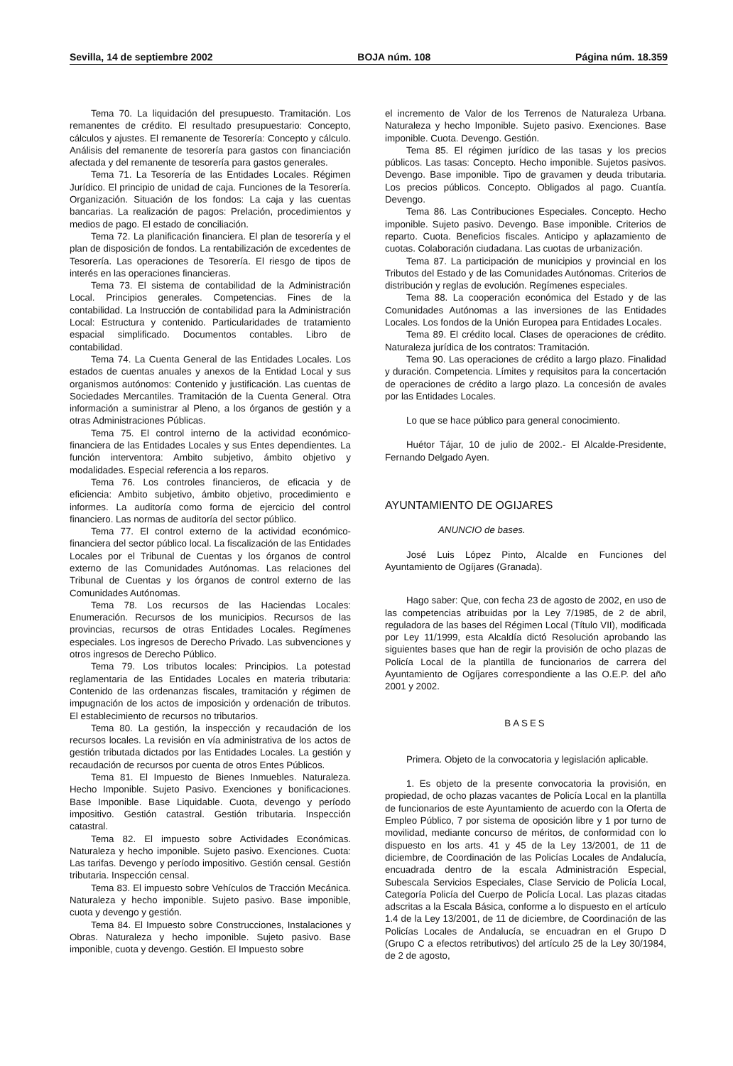Sevilla, 14 de septiembre 2002 BOJA núm. 108 Página núm. 18.359
Tema 70. La liquidación del presupuesto. Tramitación. Los remanentes de crédito. El resultado presupuestario: Concepto, cálculos y ajustes. El remanente de Tesorería: Concepto y cálculo. Análisis del remanente de tesorería para gastos con financiación afectada y del remanente de tesorería para gastos generales.
Tema 71. La Tesorería de las Entidades Locales. Régimen Jurídico. El principio de unidad de caja. Funciones de la Tesorería. Organización. Situación de los fondos: La caja y las cuentas bancarias. La realización de pagos: Prelación, procedimientos y medios de pago. El estado de conciliación.
Tema 72. La planificación financiera. El plan de tesorería y el plan de disposición de fondos. La rentabilización de excedentes de Tesorería. Las operaciones de Tesorería. El riesgo de tipos de interés en las operaciones financieras.
Tema 73. El sistema de contabilidad de la Administración Local. Principios generales. Competencias. Fines de la contabilidad. La Instrucción de contabilidad para la Administración Local: Estructura y contenido. Particularidades de tratamiento espacial simplificado. Documentos contables. Libro de contabilidad.
Tema 74. La Cuenta General de las Entidades Locales. Los estados de cuentas anuales y anexos de la Entidad Local y sus organismos autónomos: Contenido y justificación. Las cuentas de Sociedades Mercantiles. Tramitación de la Cuenta General. Otra información a suministrar al Pleno, a los órganos de gestión y a otras Administraciones Públicas.
Tema 75. El control interno de la actividad económico-financiera de las Entidades Locales y sus Entes dependientes. La función interventora: Ambito subjetivo, ámbito objetivo y modalidades. Especial referencia a los reparos.
Tema 76. Los controles financieros, de eficacia y de eficiencia: Ambito subjetivo, ámbito objetivo, procedimiento e informes. La auditoría como forma de ejercicio del control financiero. Las normas de auditoría del sector público.
Tema 77. El control externo de la actividad económico-financiera del sector público local. La fiscalización de las Entidades Locales por el Tribunal de Cuentas y los órganos de control externo de las Comunidades Autónomas. Las relaciones del Tribunal de Cuentas y los órganos de control externo de las Comunidades Autónomas.
Tema 78. Los recursos de las Haciendas Locales: Enumeración. Recursos de los municipios. Recursos de las provincias, recursos de otras Entidades Locales. Regímenes especiales. Los ingresos de Derecho Privado. Las subvenciones y otros ingresos de Derecho Público.
Tema 79. Los tributos locales: Principios. La potestad reglamentaria de las Entidades Locales en materia tributaria: Contenido de las ordenanzas fiscales, tramitación y régimen de impugnación de los actos de imposición y ordenación de tributos. El establecimiento de recursos no tributarios.
Tema 80. La gestión, la inspección y recaudación de los recursos locales. La revisión en vía administrativa de los actos de gestión tributada dictados por las Entidades Locales. La gestión y recaudación de recursos por cuenta de otros Entes Públicos.
Tema 81. El Impuesto de Bienes Inmuebles. Naturaleza. Hecho Imponible. Sujeto Pasivo. Exenciones y bonificaciones. Base Imponible. Base Liquidable. Cuota, devengo y período impositivo. Gestión catastral. Gestión tributaria. Inspección catastral.
Tema 82. El impuesto sobre Actividades Económicas. Naturaleza y hecho imponible. Sujeto pasivo. Exenciones. Cuota: Las tarifas. Devengo y período impositivo. Gestión censal. Gestión tributaria. Inspección censal.
Tema 83. El impuesto sobre Vehículos de Tracción Mecánica. Naturaleza y hecho imponible. Sujeto pasivo. Base imponible, cuota y devengo y gestión.
Tema 84. El Impuesto sobre Construcciones, Instalaciones y Obras. Naturaleza y hecho imponible. Sujeto pasivo. Base imponible, cuota y devengo. Gestión. El Impuesto sobre
el incremento de Valor de los Terrenos de Naturaleza Urbana. Naturaleza y hecho Imponible. Sujeto pasivo. Exenciones. Base imponible. Cuota. Devengo. Gestión.
Tema 85. El régimen jurídico de las tasas y los precios públicos. Las tasas: Concepto. Hecho imponible. Sujetos pasivos. Devengo. Base imponible. Tipo de gravamen y deuda tributaria. Los precios públicos. Concepto. Obligados al pago. Cuantía. Devengo.
Tema 86. Las Contribuciones Especiales. Concepto. Hecho imponible. Sujeto pasivo. Devengo. Base imponible. Criterios de reparto. Cuota. Beneficios fiscales. Anticipo y aplazamiento de cuotas. Colaboración ciudadana. Las cuotas de urbanización.
Tema 87. La participación de municipios y provincial en los Tributos del Estado y de las Comunidades Autónomas. Criterios de distribución y reglas de evolución. Regímenes especiales.
Tema 88. La cooperación económica del Estado y de las Comunidades Autónomas a las inversiones de las Entidades Locales. Los fondos de la Unión Europea para Entidades Locales.
Tema 89. El crédito local. Clases de operaciones de crédito. Naturaleza jurídica de los contratos: Tramitación.
Tema 90. Las operaciones de crédito a largo plazo. Finalidad y duración. Competencia. Límites y requisitos para la concertación de operaciones de crédito a largo plazo. La concesión de avales por las Entidades Locales.
Lo que se hace público para general conocimiento.
Huétor Tájar, 10 de julio de 2002.- El Alcalde-Presidente, Fernando Delgado Ayen.
AYUNTAMIENTO DE OGIJARES
ANUNCIO de bases.
José Luis López Pinto, Alcalde en Funciones del Ayuntamiento de Ogíjares (Granada).
Hago saber: Que, con fecha 23 de agosto de 2002, en uso de las competencias atribuidas por la Ley 7/1985, de 2 de abril, reguladora de las bases del Régimen Local (Título VII), modificada por Ley 11/1999, esta Alcaldía dictó Resolución aprobando las siguientes bases que han de regir la provisión de ocho plazas de Policía Local de la plantilla de funcionarios de carrera del Ayuntamiento de Ogíjares correspondiente a las O.E.P. del año 2001 y 2002.
BASES
Primera. Objeto de la convocatoria y legislación aplicable.
1. Es objeto de la presente convocatoria la provisión, en propiedad, de ocho plazas vacantes de Policía Local en la plantilla de funcionarios de este Ayuntamiento de acuerdo con la Oferta de Empleo Público, 7 por sistema de oposición libre y 1 por turno de movilidad, mediante concurso de méritos, de conformidad con lo dispuesto en los arts. 41 y 45 de la Ley 13/2001, de 11 de diciembre, de Coordinación de las Policías Locales de Andalucía, encuadrada dentro de la escala Administración Especial, Subescala Servicios Especiales, Clase Servicio de Policía Local, Categoría Policía del Cuerpo de Policía Local. Las plazas citadas adscritas a la Escala Básica, conforme a lo dispuesto en el artículo 1.4 de la Ley 13/2001, de 11 de diciembre, de Coordinación de las Policías Locales de Andalucía, se encuadran en el Grupo D (Grupo C a efectos retributivos) del artículo 25 de la Ley 30/1984, de 2 de agosto,